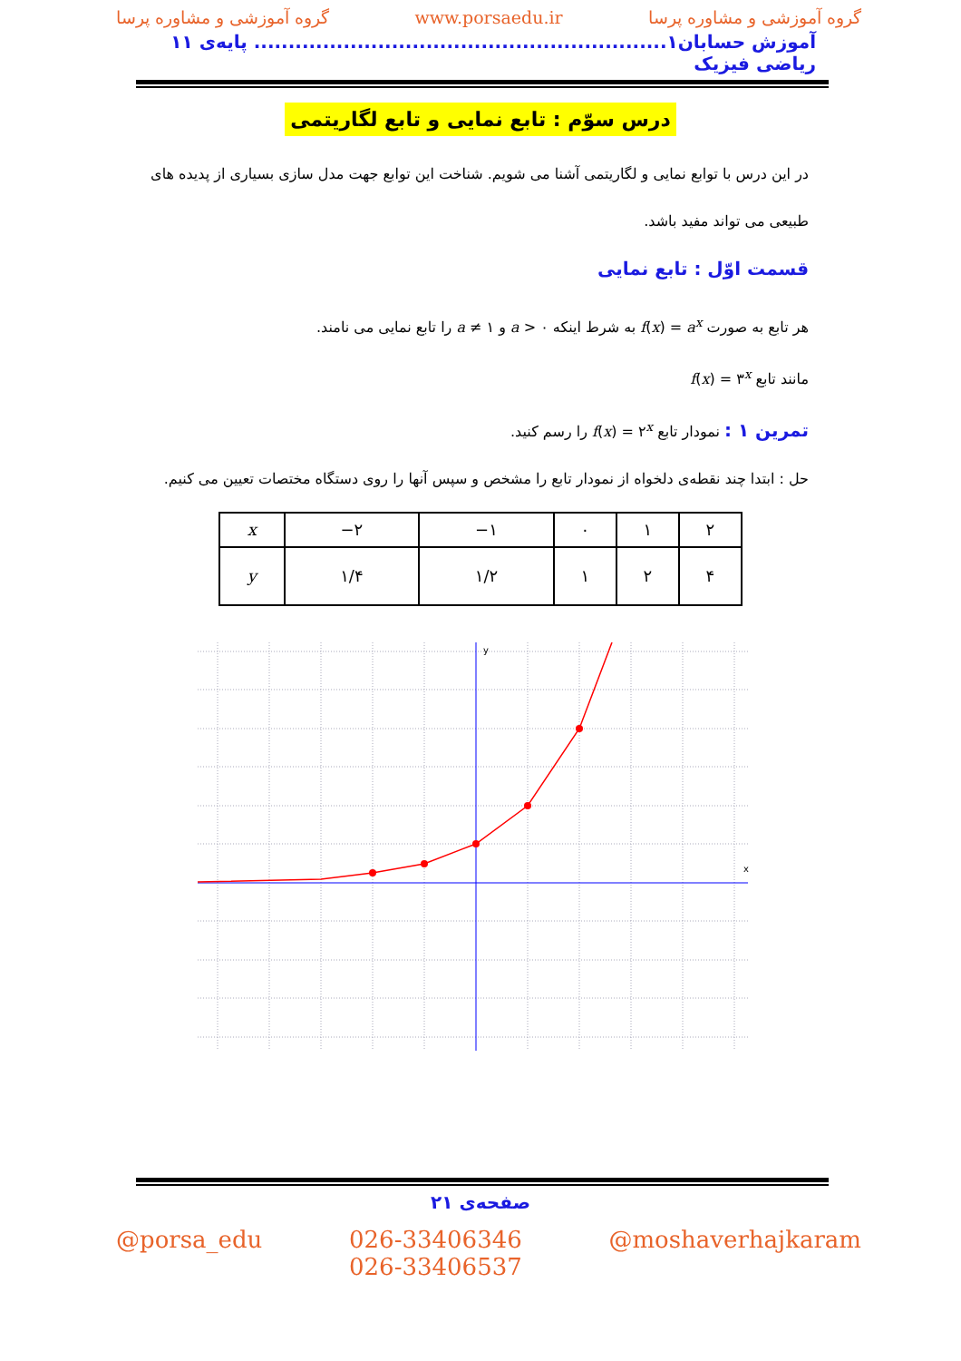گروه آموزشی و مشاوره پرسا www.porsaedu.ir گروه آموزشی و مشاوره پرسا
آموزش حسابان۱............................................................ پایه‌ی ۱۱ ریاضی فیزیک
درس سوّم : تابع نمایی و تابع لگاریتمی
در این درس با توابع نمایی و لگاریتمی آشنا می شویم. شناخت این توابع جهت مدل سازی بسیاری از پدیده های طبیعی می تواند مفید باشد.
قسمت اوّل : تابع نمایی
هر تابع به صورت f(x) = a<sup>x</sup> به شرط اینکه a > ۰ و a ≠ ۱ را تابع نمایی می نامند.
مانند تابع f(x) = ۳<sup>x</sup>
تمرین ۱ : نمودار تابع f(x) = ۲<sup>x</sup> را رسم کنید.
حل : ابتدا چند نقطه‌ی دلخواه از نمودار تابع را مشخص و سپس آنها را روی دستگاه مختصات تعیین می کنیم.
| x | −۲ | −۱ | ۰ | ۱ | ۲ |
| y | ۱/۴ | ۱/۲ | ۱ | ۲ | ۴ |
x
y
صفحه‌ی ۲۱
@porsa_edu 026-33406346
026-33406537 @moshaverhajkaram